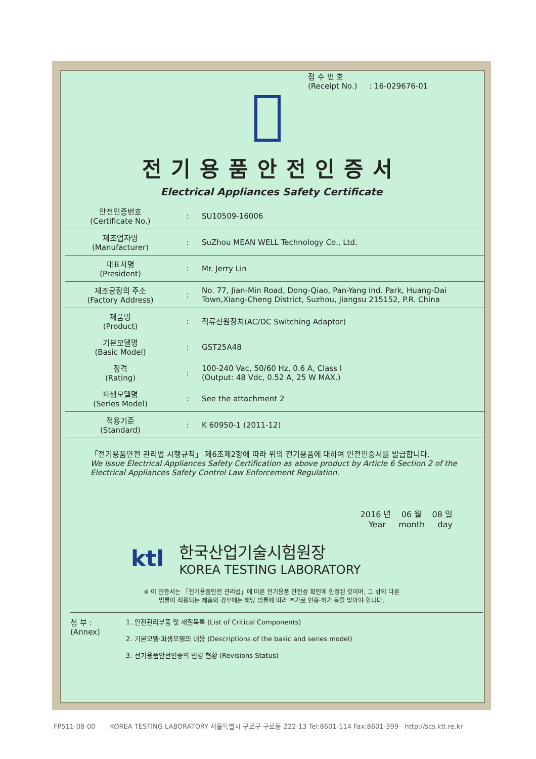접 수 번 호
(Receipt No.) : 16-029676-01
전기용품안전인증서
Electrical Appliances Safety Certificate
| 안전인증번호 (Certificate No.) | : | SU10509-16006 |
| 제조업자명 (Manufacturer) | : | SuZhou MEAN WELL Technology Co., Ltd. |
| 대표자명 (President) | : | Mr. Jerry Lin |
| 제조공장의 주소 (Factory Address) | : | No. 77, Jian-Min Road, Dong-Qiao, Pan-Yang Ind. Park, Huang-Dai Town,Xiang-Cheng District, Suzhou, Jiangsu 215152, P.R. China |
| 제품명 (Product) | : | 직류전원장치(AC/DC Switching Adaptor) |
| 기본모델명 (Basic Model) | : | GST25A48 |
| 정격 (Rating) | : | 100-240 Vac, 50/60 Hz, 0.6 A, Class I (Output: 48 Vdc, 0.52 A, 25 W MAX.) |
| 파생모델명 (Series Model) | : | See the attachment 2 |
| 적용기준 (Standard) | : | K 60950-1 (2011-12) |
「전기용품안전 관리법 시행규칙」 제6조제2항에 따라 위의 전기용품에 대하여 안전인증서를 발급합니다.
We Issue Electrical Appliances Safety Certification as above product by Article 6 Section 2 of the Electrical Appliances Safety Control Law Enforcement Regulation.
2016 년 06 월 08 일
Year month day
ktl
한국산업기술시험원장
KOREA TESTING LABORATORY
※ 이 인증서는 「전기용품안전 관리법」에 따른 전기용품 안전성 확인에 한정된 것이며, 그 밖의 다른
법률이 적용되는 제품의 경우에는 해당 법률에 따라 추가로 인증·허가 등을 받아야 합니다.
첨 부 :
(Annex)
1. 안전관리부품 및 재질목록 (List of Critical Components)
2. 기본모델·파생모델의 내용 (Descriptions of the basic and series model)
3. 전기용품안전인증의 변경 현황 (Revisions Status)
FP511-08-00 KOREA TESTING LABORATORY 서울특별시 구로구 구로동 222-13 Tel:8601-114 Fax:8601-399 http://scs.ktl.re.kr